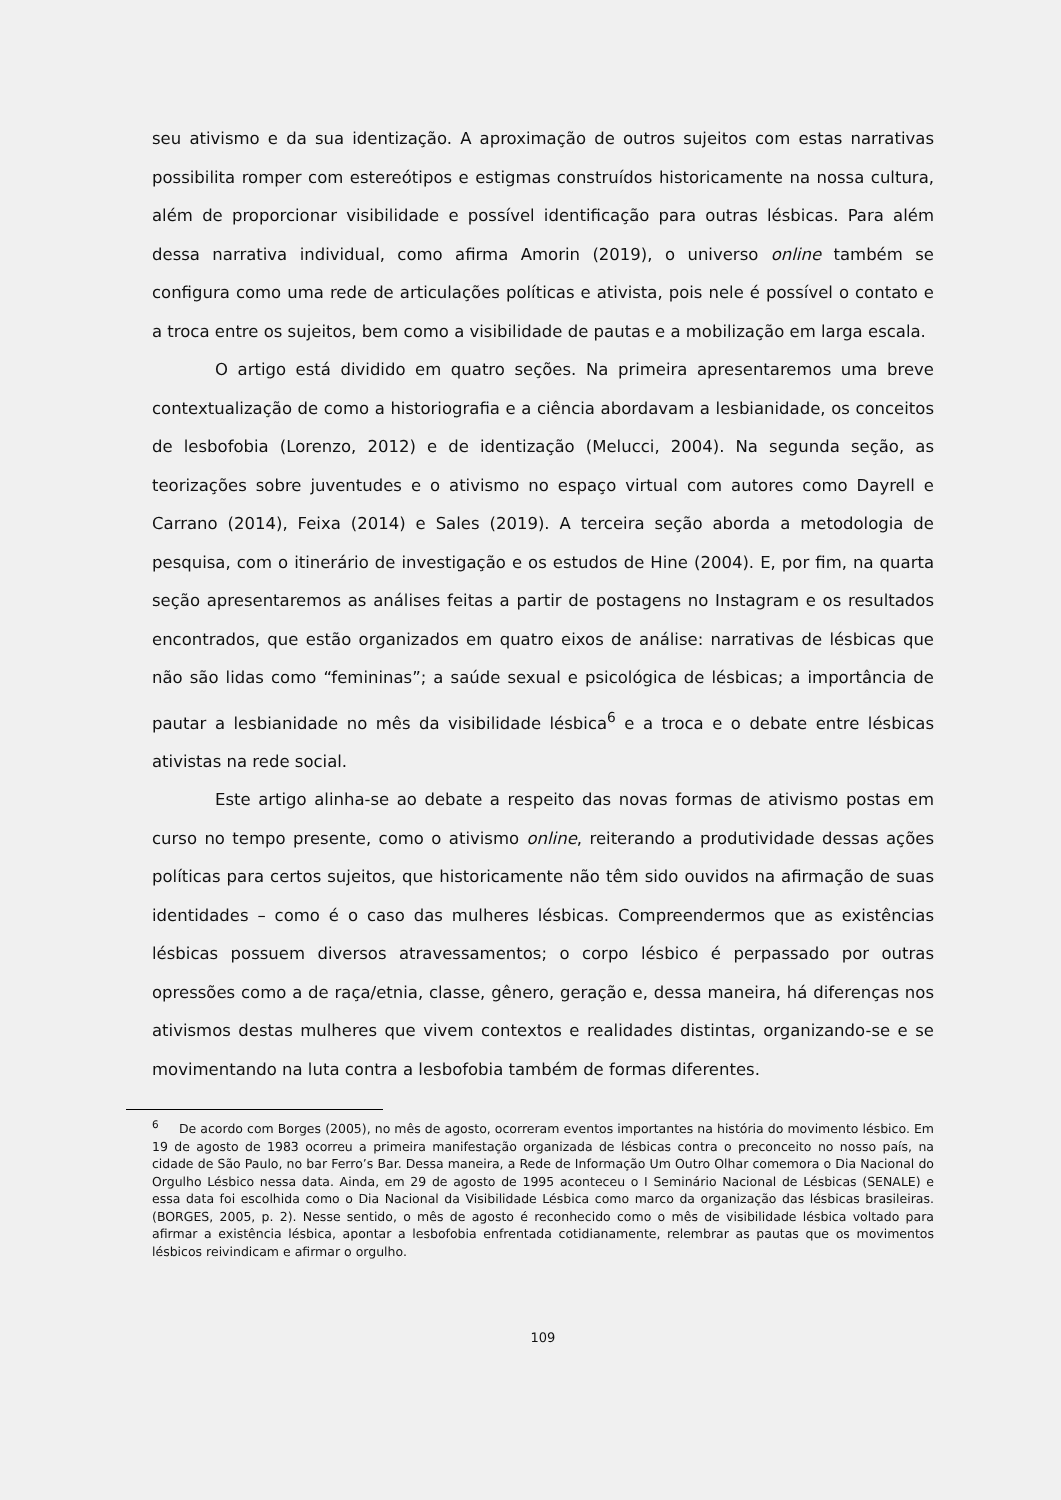seu ativismo e da sua identização. A aproximação de outros sujeitos com estas narrativas possibilita romper com estereótipos e estigmas construídos historicamente na nossa cultura, além de proporcionar visibilidade e possível identificação para outras lésbicas. Para além dessa narrativa individual, como afirma Amorin (2019), o universo online também se configura como uma rede de articulações políticas e ativista, pois nele é possível o contato e a troca entre os sujeitos, bem como a visibilidade de pautas e a mobilização em larga escala.
O artigo está dividido em quatro seções. Na primeira apresentaremos uma breve contextualização de como a historiografia e a ciência abordavam a lesbianidade, os conceitos de lesbofobia (Lorenzo, 2012) e de identização (Melucci, 2004). Na segunda seção, as teorizações sobre juventudes e o ativismo no espaço virtual com autores como Dayrell e Carrano (2014), Feixa (2014) e Sales (2019). A terceira seção aborda a metodologia de pesquisa, com o itinerário de investigação e os estudos de Hine (2004). E, por fim, na quarta seção apresentaremos as análises feitas a partir de postagens no Instagram e os resultados encontrados, que estão organizados em quatro eixos de análise: narrativas de lésbicas que não são lidas como “femininas”; a saúde sexual e psicológica de lésbicas; a importância de pautar a lesbianidade no mês da visibilidade lésbica<sup>6</sup> e a troca e o debate entre lésbicas ativistas na rede social.
Este artigo alinha-se ao debate a respeito das novas formas de ativismo postas em curso no tempo presente, como o ativismo online, reiterando a produtividade dessas ações políticas para certos sujeitos, que historicamente não têm sido ouvidos na afirmação de suas identidades – como é o caso das mulheres lésbicas. Compreendermos que as existências lésbicas possuem diversos atravessamentos; o corpo lésbico é perpassado por outras opressões como a de raça/etnia, classe, gênero, geração e, dessa maneira, há diferenças nos ativismos destas mulheres que vivem contextos e realidades distintas, organizando-se e se movimentando na luta contra a lesbofobia também de formas diferentes.
<sup>6</sup> De acordo com Borges (2005), no mês de agosto, ocorreram eventos importantes na história do movimento lésbico. Em 19 de agosto de 1983 ocorreu a primeira manifestação organizada de lésbicas contra o preconceito no nosso país, na cidade de São Paulo, no bar Ferro’s Bar. Dessa maneira, a Rede de Informação Um Outro Olhar comemora o Dia Nacional do Orgulho Lésbico nessa data. Ainda, em 29 de agosto de 1995 aconteceu o I Seminário Nacional de Lésbicas (SENALE) e essa data foi escolhida como o Dia Nacional da Visibilidade Lésbica como marco da organização das lésbicas brasileiras. (BORGES, 2005, p. 2). Nesse sentido, o mês de agosto é reconhecido como o mês de visibilidade lésbica voltado para afirmar a existência lésbica, apontar a lesbofobia enfrentada cotidianamente, relembrar as pautas que os movimentos lésbicos reivindicam e afirmar o orgulho.
109